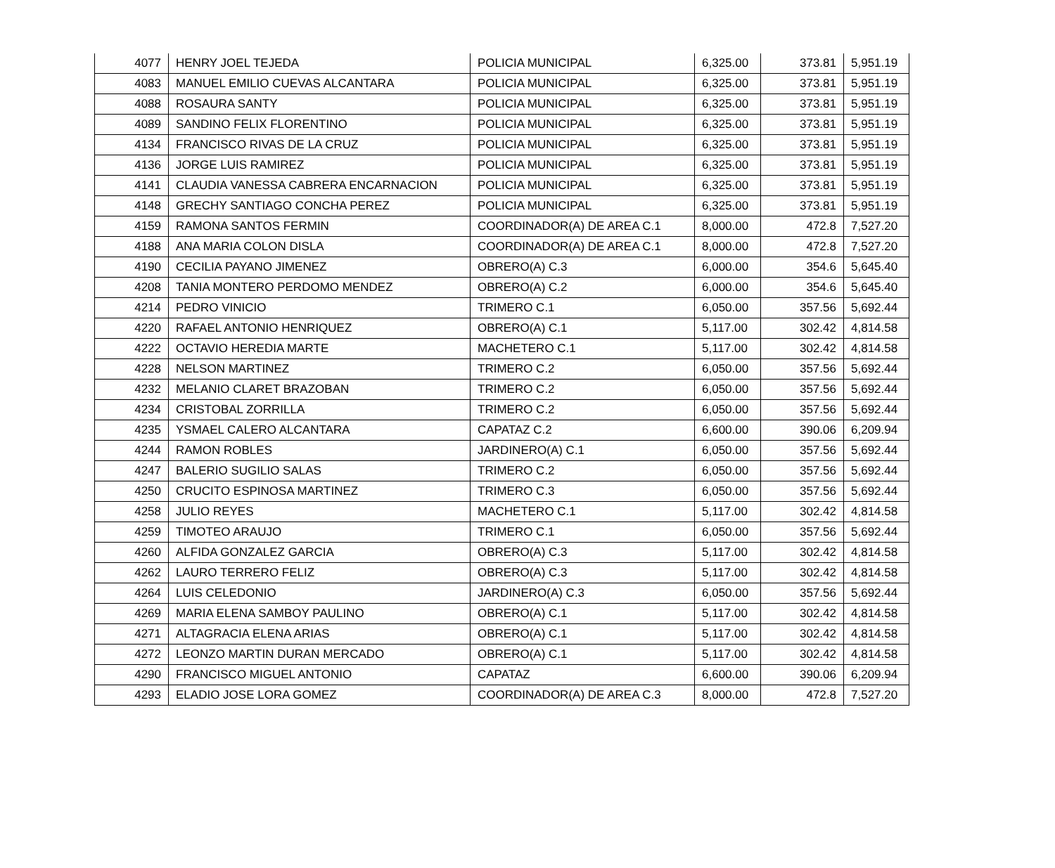| 4077 | HENRY JOEL TEJEDA | POLICIA MUNICIPAL | 6,325.00 | 373.81 | 5,951.19 |
| 4083 | MANUEL EMILIO CUEVAS ALCANTARA | POLICIA MUNICIPAL | 6,325.00 | 373.81 | 5,951.19 |
| 4088 | ROSAURA SANTY | POLICIA MUNICIPAL | 6,325.00 | 373.81 | 5,951.19 |
| 4089 | SANDINO FELIX FLORENTINO | POLICIA MUNICIPAL | 6,325.00 | 373.81 | 5,951.19 |
| 4134 | FRANCISCO RIVAS DE LA CRUZ | POLICIA MUNICIPAL | 6,325.00 | 373.81 | 5,951.19 |
| 4136 | JORGE LUIS RAMIREZ | POLICIA MUNICIPAL | 6,325.00 | 373.81 | 5,951.19 |
| 4141 | CLAUDIA VANESSA CABRERA ENCARNACION | POLICIA MUNICIPAL | 6,325.00 | 373.81 | 5,951.19 |
| 4148 | GRECHY SANTIAGO CONCHA PEREZ | POLICIA MUNICIPAL | 6,325.00 | 373.81 | 5,951.19 |
| 4159 | RAMONA SANTOS FERMIN | COORDINADOR(A) DE AREA C.1 | 8,000.00 | 472.8 | 7,527.20 |
| 4188 | ANA MARIA COLON DISLA | COORDINADOR(A) DE AREA C.1 | 8,000.00 | 472.8 | 7,527.20 |
| 4190 | CECILIA PAYANO JIMENEZ | OBRERO(A) C.3 | 6,000.00 | 354.6 | 5,645.40 |
| 4208 | TANIA MONTERO PERDOMO MENDEZ | OBRERO(A) C.2 | 6,000.00 | 354.6 | 5,645.40 |
| 4214 | PEDRO VINICIO | TRIMERO C.1 | 6,050.00 | 357.56 | 5,692.44 |
| 4220 | RAFAEL ANTONIO HENRIQUEZ | OBRERO(A) C.1 | 5,117.00 | 302.42 | 4,814.58 |
| 4222 | OCTAVIO HEREDIA MARTE | MACHETERO C.1 | 5,117.00 | 302.42 | 4,814.58 |
| 4228 | NELSON MARTINEZ | TRIMERO C.2 | 6,050.00 | 357.56 | 5,692.44 |
| 4232 | MELANIO CLARET BRAZOBAN | TRIMERO C.2 | 6,050.00 | 357.56 | 5,692.44 |
| 4234 | CRISTOBAL ZORRILLA | TRIMERO C.2 | 6,050.00 | 357.56 | 5,692.44 |
| 4235 | YSMAEL CALERO ALCANTARA | CAPATAZ C.2 | 6,600.00 | 390.06 | 6,209.94 |
| 4244 | RAMON ROBLES | JARDINERO(A) C.1 | 6,050.00 | 357.56 | 5,692.44 |
| 4247 | BALERIO SUGILIO SALAS | TRIMERO C.2 | 6,050.00 | 357.56 | 5,692.44 |
| 4250 | CRUCITO ESPINOSA MARTINEZ | TRIMERO C.3 | 6,050.00 | 357.56 | 5,692.44 |
| 4258 | JULIO REYES | MACHETERO C.1 | 5,117.00 | 302.42 | 4,814.58 |
| 4259 | TIMOTEO ARAUJO | TRIMERO C.1 | 6,050.00 | 357.56 | 5,692.44 |
| 4260 | ALFIDA GONZALEZ GARCIA | OBRERO(A) C.3 | 5,117.00 | 302.42 | 4,814.58 |
| 4262 | LAURO TERRERO FELIZ | OBRERO(A) C.3 | 5,117.00 | 302.42 | 4,814.58 |
| 4264 | LUIS CELEDONIO | JARDINERO(A) C.3 | 6,050.00 | 357.56 | 5,692.44 |
| 4269 | MARIA ELENA SAMBOY PAULINO | OBRERO(A) C.1 | 5,117.00 | 302.42 | 4,814.58 |
| 4271 | ALTAGRACIA ELENA ARIAS | OBRERO(A) C.1 | 5,117.00 | 302.42 | 4,814.58 |
| 4272 | LEONZO MARTIN DURAN MERCADO | OBRERO(A) C.1 | 5,117.00 | 302.42 | 4,814.58 |
| 4290 | FRANCISCO MIGUEL ANTONIO | CAPATAZ | 6,600.00 | 390.06 | 6,209.94 |
| 4293 | ELADIO JOSE LORA GOMEZ | COORDINADOR(A) DE AREA C.3 | 8,000.00 | 472.8 | 7,527.20 |